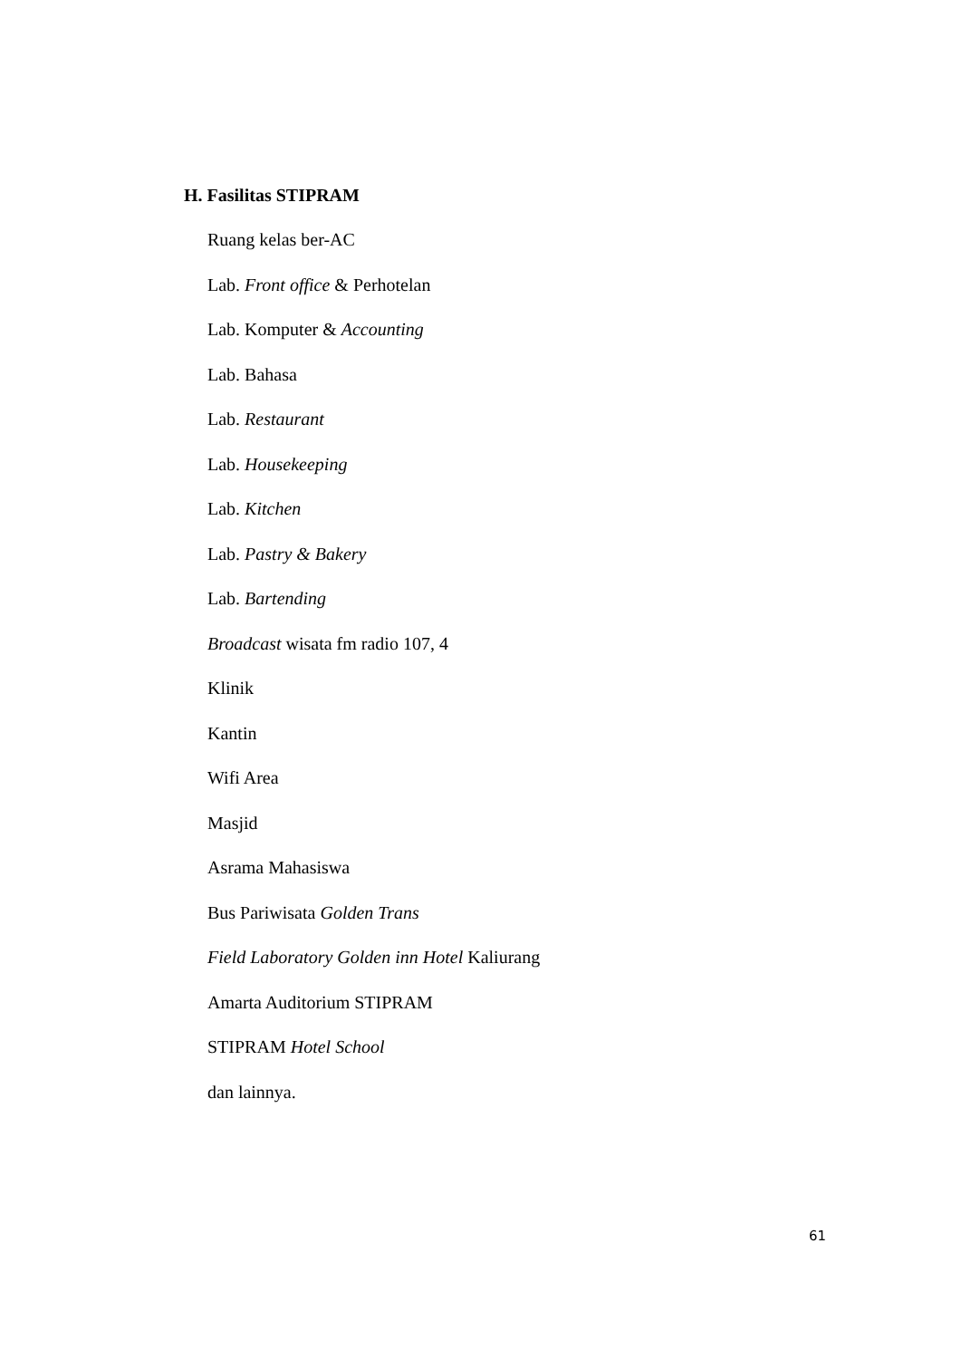H. Fasilitas STIPRAM
Ruang kelas ber-AC
Lab. Front office & Perhotelan
Lab. Komputer & Accounting
Lab. Bahasa
Lab. Restaurant
Lab. Housekeeping
Lab. Kitchen
Lab. Pastry & Bakery
Lab. Bartending
Broadcast wisata fm radio 107, 4
Klinik
Kantin
Wifi Area
Masjid
Asrama Mahasiswa
Bus Pariwisata Golden Trans
Field Laboratory Golden inn Hotel Kaliurang
Amarta Auditorium STIPRAM
STIPRAM Hotel School
dan lainnya.
61